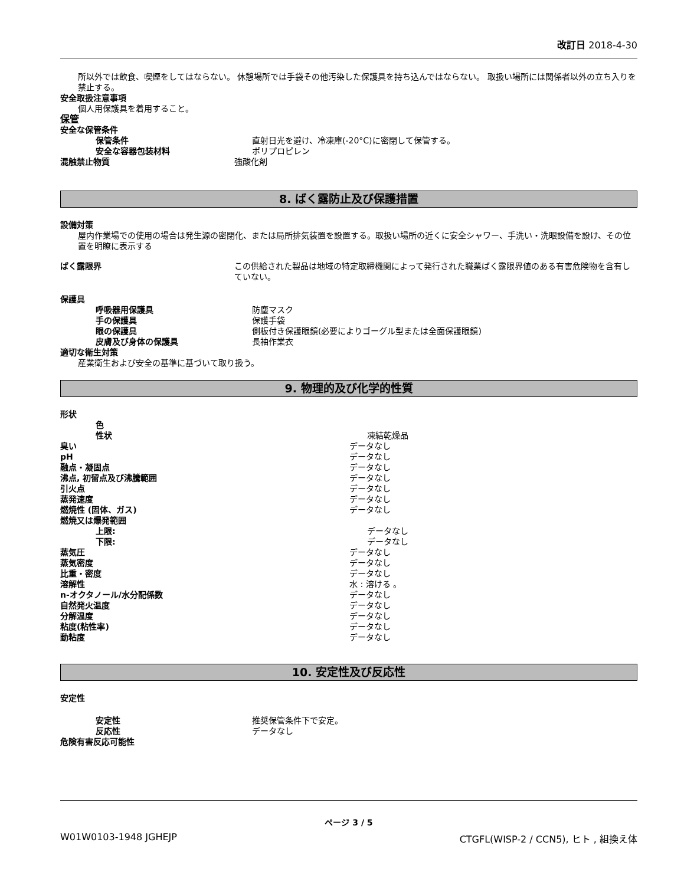改訂日 2018-4-30
所以外では飲食、喫煙をしてはならない。 休憩場所では手袋その他汚染した保護具を持ち込んではならない。 取扱い場所には関係者以外の立ち入りを禁止する。
安全取扱注意事項
個人用保護具を着用すること。
保管
安全な保管条件
保管条件 直射日光を避け、冷凍庫(-20°C)に密閉して保管する。
安全な容器包装材料 ポリプロピレン
混触禁止物質 強酸化剤
8. ばく露防止及び保護措置
設備対策
屋内作業場での使用の場合は発生源の密閉化、または局所排気装置を設置する。取扱い場所の近くに安全シャワー、手洗い・洗眼設備を設け、その位置を明瞭に表示する
ばく露限界 この供給された製品は地域の特定取締機関によって発行された職業ばく露限界値のある有害危険物を含有していない。
保護具
呼吸器用保護具 防塵マスク
手の保護具 保護手袋
眼の保護具 側板付き保護眼鏡(必要によりゴーグル型または全面保護眼鏡)
皮膚及び身体の保護具 長袖作業衣
適切な衛生対策
産業衛生および安全の基準に基づいて取り扱う。
9. 物理的及び化学的性質
形状
色
性状 凍結乾燥品
臭い データなし
pH データなし
融点・凝固点 データなし
沸点, 初留点及び沸騰範囲 データなし
引火点 データなし
蒸発速度 データなし
燃焼性 (固体、ガス) データなし
燃焼又は爆発範囲
上限: データなし
下限: データなし
蒸気圧 データなし
蒸気密度 データなし
比重・密度 データなし
溶解性 水 : 溶ける 。
n-オクタノール/水分配係数 データなし
自然発火温度 データなし
分解温度 データなし
粘度(粘性率) データなし
動粘度 データなし
10. 安定性及び反応性
安定性
安定性 推奨保管条件下で安定。
反応性 データなし
危険有害反応可能性
ページ 3 / 5
W01W0103-1948 JGHEJP CTGFL(WISP-2 / CCN5), ヒト , 組換え体